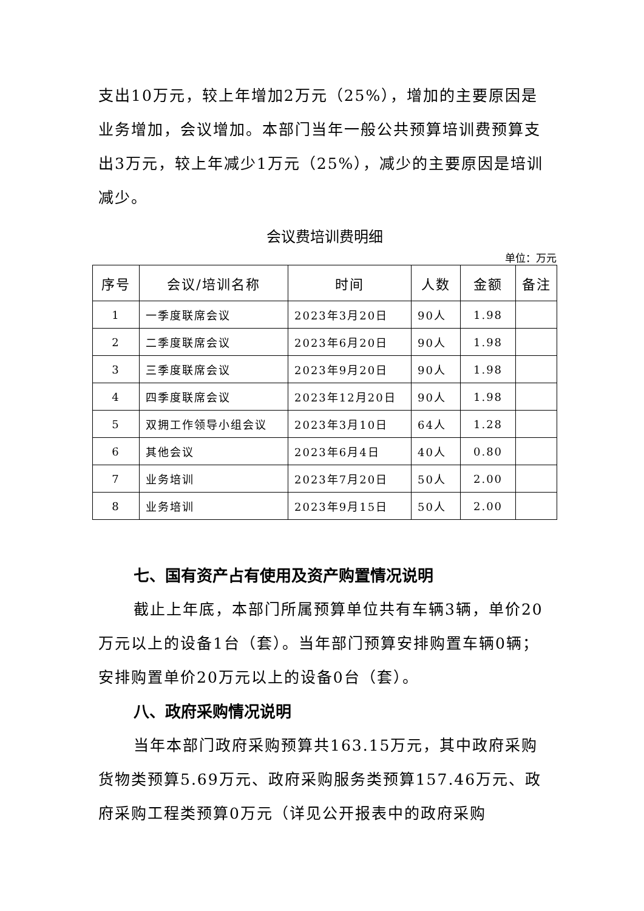支出10万元，较上年增加2万元（25%），增加的主要原因是业务增加，会议增加。本部门当年一般公共预算培训费预算支出3万元，较上年减少1万元（25%），减少的主要原因是培训减少。
会议费培训费明细
单位：万元
| 序号 | 会议/培训名称 | 时间 | 人数 | 金额 | 备注 |
| --- | --- | --- | --- | --- | --- |
| 1 | 一季度联席会议 | 2023年3月20日 | 90人 | 1.98 | |
| 2 | 二季度联席会议 | 2023年6月20日 | 90人 | 1.98 | |
| 3 | 三季度联席会议 | 2023年9月20日 | 90人 | 1.98 | |
| 4 | 四季度联席会议 | 2023年12月20日 | 90人 | 1.98 | |
| 5 | 双拥工作领导小组会议 | 2023年3月10日 | 64人 | 1.28 | |
| 6 | 其他会议 | 2023年6月4日 | 40人 | 0.80 | |
| 7 | 业务培训 | 2023年7月20日 | 50人 | 2.00 | |
| 8 | 业务培训 | 2023年9月15日 | 50人 | 2.00 | |
七、国有资产占有使用及资产购置情况说明
截止上年底，本部门所属预算单位共有车辆3辆，单价20万元以上的设备1台（套）。当年部门预算安排购置车辆0辆；安排购置单价20万元以上的设备0台（套）。
八、政府采购情况说明
当年本部门政府采购预算共163.15万元，其中政府采购货物类预算5.69万元、政府采购服务类预算157.46万元、政府采购工程类预算0万元（详见公开报表中的政府采购